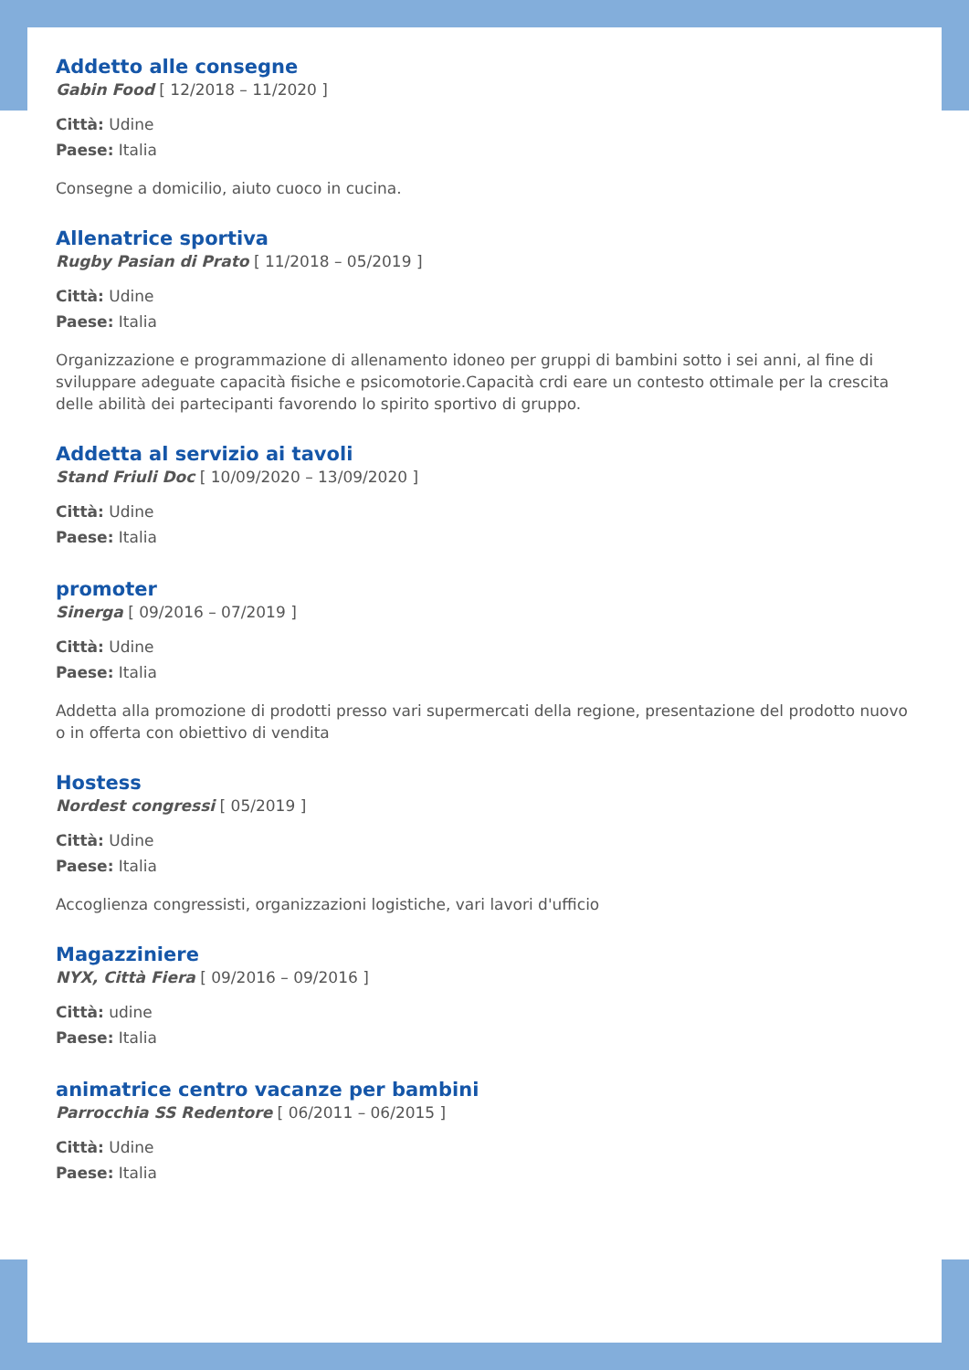Addetto alle consegne
Gabin Food [ 12/2018 – 11/2020 ]
Città: Udine
Paese: Italia
Consegne a domicilio, aiuto cuoco in cucina.
Allenatrice sportiva
Rugby Pasian di Prato [ 11/2018 – 05/2019 ]
Città: Udine
Paese: Italia
Organizzazione e programmazione di allenamento idoneo per gruppi di bambini sotto i sei anni, al fine di sviluppare adeguate capacità fisiche e psicomotorie.Capacità crdi eare un contesto ottimale per la crescita delle abilità dei partecipanti favorendo lo spirito sportivo di gruppo.
Addetta al servizio ai tavoli
Stand Friuli Doc [ 10/09/2020 – 13/09/2020 ]
Città: Udine
Paese: Italia
promoter
Sinerga [ 09/2016 – 07/2019 ]
Città: Udine
Paese: Italia
Addetta alla promozione di prodotti presso vari supermercati della regione, presentazione del prodotto nuovo o in offerta con obiettivo di vendita
Hostess
Nordest congressi [ 05/2019 ]
Città: Udine
Paese: Italia
Accoglienza congressisti, organizzazioni logistiche, vari lavori d'ufficio
Magazziniere
NYX, Città Fiera [ 09/2016 – 09/2016 ]
Città: udine
Paese: Italia
animatrice centro vacanze per bambini
Parrocchia SS Redentore [ 06/2011 – 06/2015 ]
Città: Udine
Paese: Italia